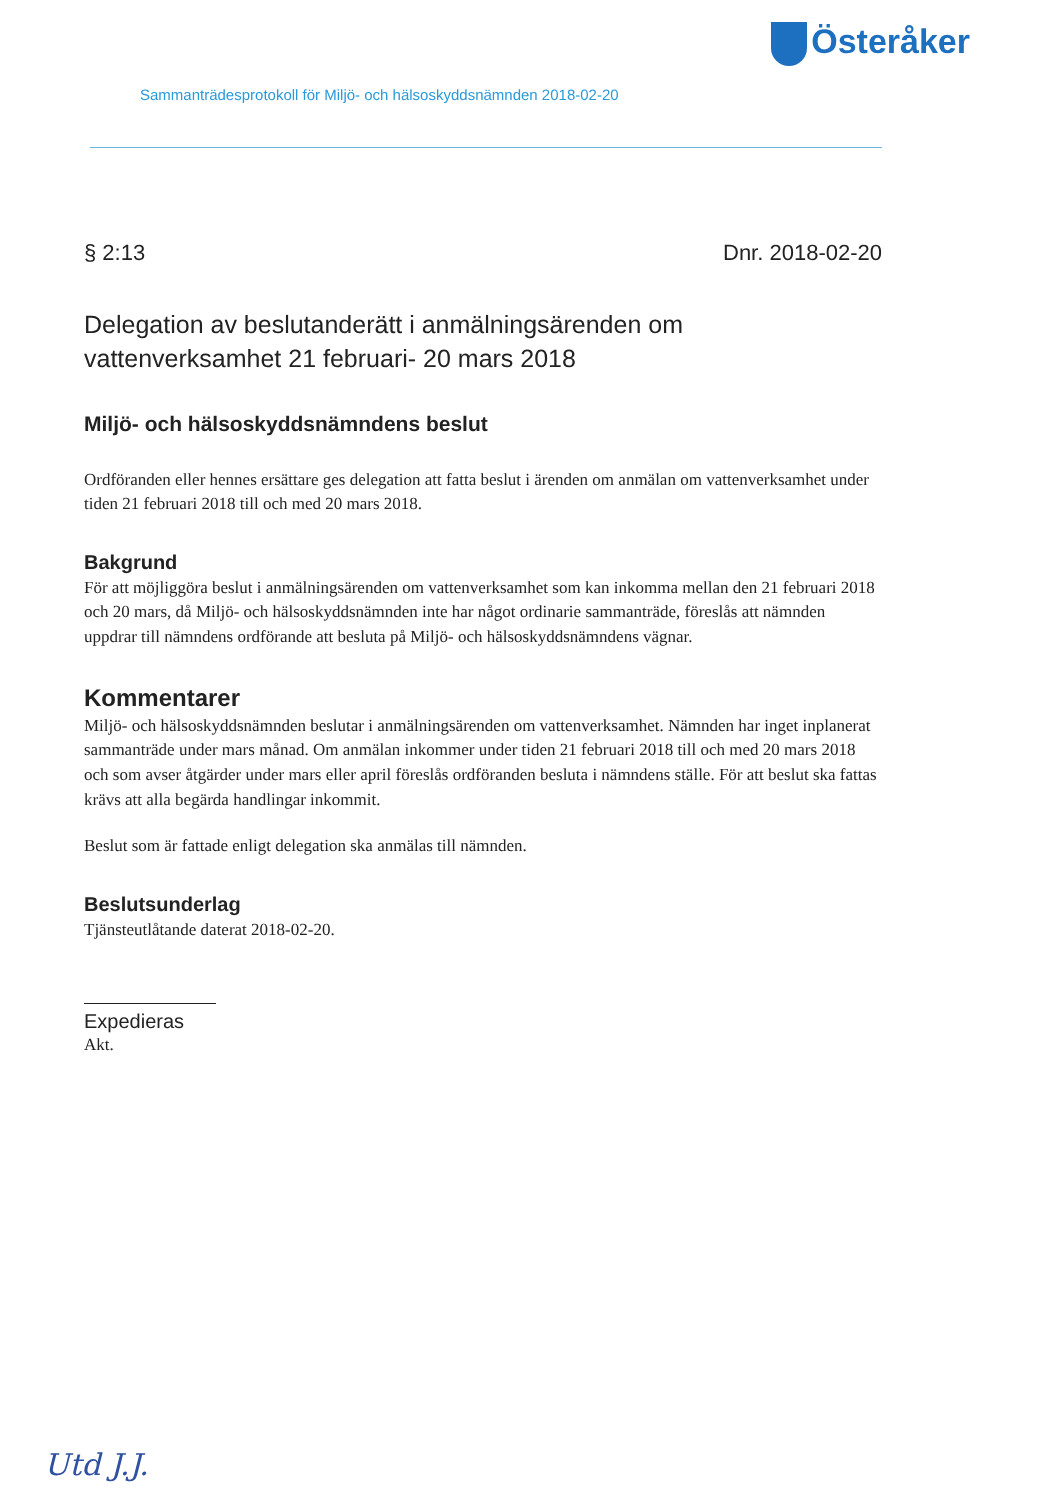Österåker
Sammanträdesprotokoll för Miljö- och hälsoskyddsnämnden 2018-02-20
§ 2:13 Dnr. 2018-02-20
Delegation av beslutanderätt i anmälningsärenden om vattenverksamhet 21 februari- 20 mars 2018
Miljö- och hälsoskyddsnämndens beslut
Ordföranden eller hennes ersättare ges delegation att fatta beslut i ärenden om anmälan om vattenverksamhet under tiden 21 februari 2018 till och med 20 mars 2018.
Bakgrund
För att möjliggöra beslut i anmälningsärenden om vattenverksamhet som kan inkomma mellan den 21 februari 2018 och 20 mars, då Miljö- och hälsoskyddsnämnden inte har något ordinarie sammanträde, föreslås att nämnden uppdrar till nämndens ordförande att besluta på Miljö- och hälsoskyddsnämndens vägnar.
Kommentarer
Miljö- och hälsoskyddsnämnden beslutar i anmälningsärenden om vattenverksamhet. Nämnden har inget inplanerat sammanträde under mars månad. Om anmälan inkommer under tiden 21 februari 2018 till och med 20 mars 2018 och som avser åtgärder under mars eller april föreslås ordföranden besluta i nämndens ställe. För att beslut ska fattas krävs att alla begärda handlingar inkommit.
Beslut som är fattade enligt delegation ska anmälas till nämnden.
Beslutsunderlag
Tjänsteutlåtande daterat 2018-02-20.
Expedieras
Akt.
Utd J.J.